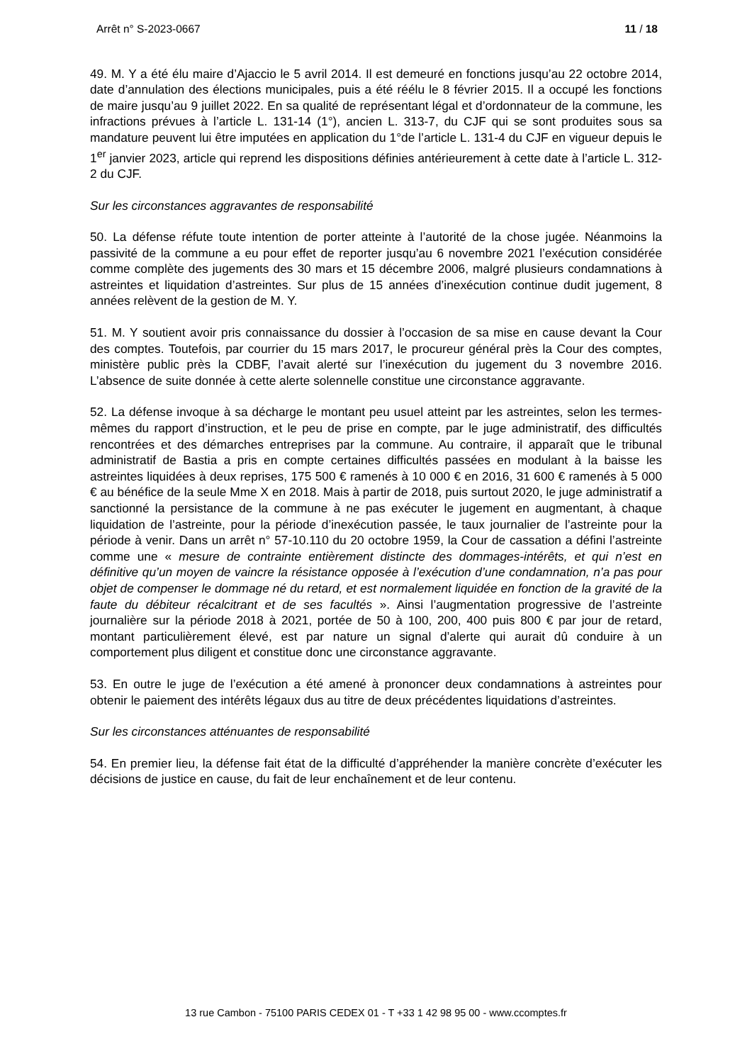Arrêt n° S-2023-0667 11 / 18
49. M. Y a été élu maire d’Ajaccio le 5 avril 2014. Il est demeuré en fonctions jusqu’au 22 octobre 2014, date d’annulation des élections municipales, puis a été réélu le 8 février 2015. Il a occupé les fonctions de maire jusqu’au 9 juillet 2022. En sa qualité de représentant légal et d’ordonnateur de la commune, les infractions prévues à l’article L. 131-14 (1°), ancien L. 313-7, du CJF qui se sont produites sous sa mandature peuvent lui être imputées en application du 1°de l’article L. 131-4 du CJF en vigueur depuis le 1<sup>er</sup> janvier 2023, article qui reprend les dispositions définies antérieurement à cette date à l’article L. 312-2 du CJF.
Sur les circonstances aggravantes de responsabilité
50. La défense réfute toute intention de porter atteinte à l’autorité de la chose jugée. Néanmoins la passivité de la commune a eu pour effet de reporter jusqu’au 6 novembre 2021 l’exécution considérée comme complète des jugements des 30 mars et 15 décembre 2006, malgré plusieurs condamnations à astreintes et liquidation d’astreintes. Sur plus de 15 années d’inexécution continue dudit jugement, 8 années relèvent de la gestion de M. Y.
51. M. Y soutient avoir pris connaissance du dossier à l’occasion de sa mise en cause devant la Cour des comptes. Toutefois, par courrier du 15 mars 2017, le procureur général près la Cour des comptes, ministère public près la CDBF, l’avait alerté sur l’inexécution du jugement du 3 novembre 2016. L’absence de suite donnée à cette alerte solennelle constitue une circonstance aggravante.
52. La défense invoque à sa décharge le montant peu usuel atteint par les astreintes, selon les termes-mêmes du rapport d’instruction, et le peu de prise en compte, par le juge administratif, des difficultés rencontrées et des démarches entreprises par la commune. Au contraire, il apparaît que le tribunal administratif de Bastia a pris en compte certaines difficultés passées en modulant à la baisse les astreintes liquidées à deux reprises, 175 500 € ramenés à 10 000 € en 2016, 31 600 € ramenés à 5 000 € au bénéfice de la seule Mme X en 2018. Mais à partir de 2018, puis surtout 2020, le juge administratif a sanctionné la persistance de la commune à ne pas exécuter le jugement en augmentant, à chaque liquidation de l’astreinte, pour la période d’inexécution passée, le taux journalier de l’astreinte pour la période à venir. Dans un arrêt n° 57-10.110 du 20 octobre 1959, la Cour de cassation a défini l’astreinte comme une « mesure de contrainte entièrement distincte des dommages-intérêts, et qui n’est en définitive qu’un moyen de vaincre la résistance opposée à l’exécution d’une condamnation, n’a pas pour objet de compenser le dommage né du retard, et est normalement liquidée en fonction de la gravité de la faute du débiteur récalcitrant et de ses facultés ». Ainsi l’augmentation progressive de l’astreinte journalière sur la période 2018 à 2021, portée de 50 à 100, 200, 400 puis 800 € par jour de retard, montant particulièrement élevé, est par nature un signal d’alerte qui aurait dû conduire à un comportement plus diligent et constitue donc une circonstance aggravante.
53. En outre le juge de l’exécution a été amené à prononcer deux condamnations à astreintes pour obtenir le paiement des intérêts légaux dus au titre de deux précédentes liquidations d’astreintes.
Sur les circonstances atténuantes de responsabilité
54. En premier lieu, la défense fait état de la difficulté d’appréhender la manière concrète d’exécuter les décisions de justice en cause, du fait de leur enchaînement et de leur contenu.
13 rue Cambon - 75100 PARIS CEDEX 01 - T +33 1 42 98 95 00 - www.ccomptes.fr